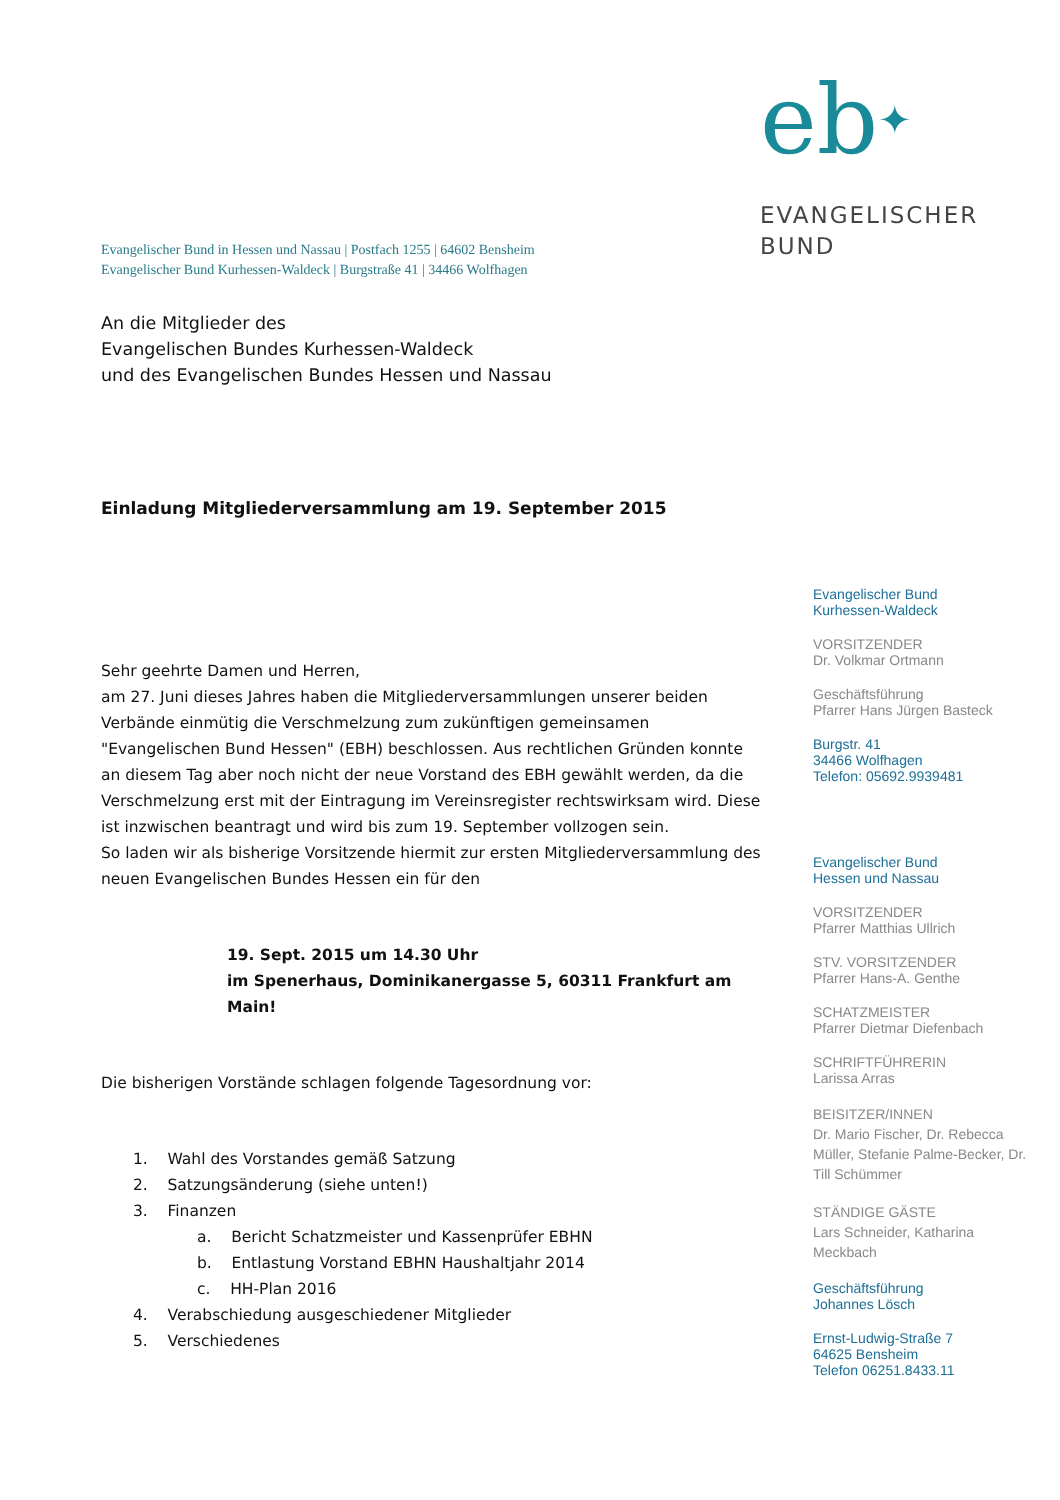eb✦
EVANGELISCHER
BUND
Evangelischer Bund in Hessen und Nassau | Postfach 1255 | 64602 Bensheim
Evangelischer Bund Kurhessen-Waldeck | Burgstraße 41 | 34466 Wolfhagen
An die Mitglieder des
Evangelischen Bundes Kurhessen-Waldeck
und des Evangelischen Bundes Hessen und Nassau
Einladung Mitgliederversammlung am 19. September 2015
Sehr geehrte Damen und Herren,
am 27. Juni dieses Jahres haben die Mitgliederversammlungen unserer beiden Verbände einmütig die Verschmelzung zum zukünftigen gemeinsamen "Evangelischen Bund Hessen" (EBH) beschlossen. Aus rechtlichen Gründen konnte an diesem Tag aber noch nicht der neue Vorstand des EBH gewählt werden, da die Verschmelzung erst mit der Eintragung im Vereinsregister rechtswirksam wird. Diese ist inzwischen beantragt und wird bis zum 19. September vollzogen sein.
So laden wir als bisherige Vorsitzende hiermit zur ersten Mitgliederversammlung des neuen Evangelischen Bundes Hessen ein für den
19. Sept. 2015 um 14.30 Uhr
im Spenerhaus, Dominikanergasse 5, 60311 Frankfurt am Main!
Die bisherigen Vorstände schlagen folgende Tagesordnung vor:
1. Wahl des Vorstandes gemäß Satzung
2. Satzungsänderung (siehe unten!)
3. Finanzen
a. Bericht Schatzmeister und Kassenprüfer EBHN
b. Entlastung Vorstand EBHN Haushaltjahr 2014
c. HH-Plan 2016
4. Verabschiedung ausgeschiedener Mitglieder
5. Verschiedenes
Evangelischer Bund
Kurhessen-Waldeck
VORSITZENDER
Dr. Volkmar Ortmann
Geschäftsführung
Pfarrer Hans Jürgen Basteck
Burgstr. 41
34466 Wolfhagen
Telefon: 05692.9939481
Evangelischer Bund
Hessen und Nassau
VORSITZENDER
Pfarrer Matthias Ullrich
STV. VORSITZENDER
Pfarrer Hans-A. Genthe
SCHATZMEISTER
Pfarrer Dietmar Diefenbach
SCHRIFTFÜHRERIN
Larissa Arras
BEISITZER/INNEN
Dr. Mario Fischer, Dr. Rebecca Müller, Stefanie Palme-Becker, Dr. Till Schümmer
STÄNDIGE GÄSTE
Lars Schneider, Katharina Meckbach
Geschäftsführung
Johannes Lösch
Ernst-Ludwig-Straße 7
64625 Bensheim
Telefon 06251.8433.11